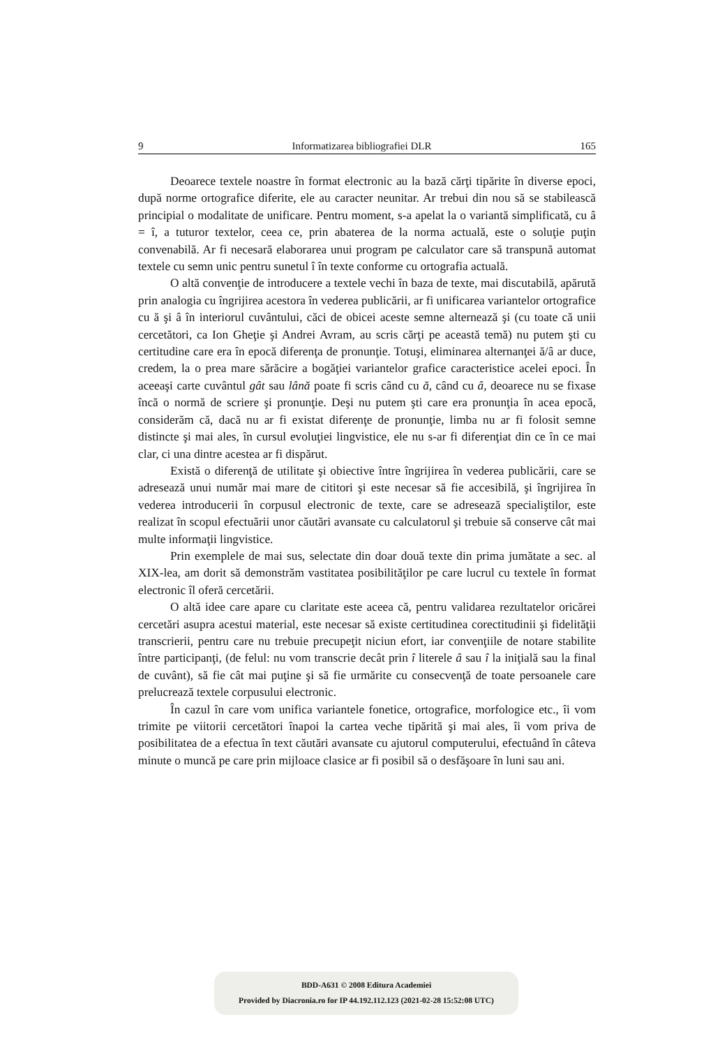9 Informatizarea bibliografiei DLR 165
Deoarece textele noastre în format electronic au la bază cărţi tipărite în diverse epoci, după norme ortografice diferite, ele au caracter neunitar. Ar trebui din nou să se stabilească principial o modalitate de unificare. Pentru moment, s-a apelat la o variantă simplificată, cu â = î, a tuturor textelor, ceea ce, prin abaterea de la norma actuală, este o soluţie puţin convenabilă. Ar fi necesară elaborarea unui program pe calculator care să transpună automat textele cu semn unic pentru sunetul î în texte conforme cu ortografia actuală.
O altă convenţie de introducere a textele vechi în baza de texte, mai discutabilă, apărută prin analogia cu îngrijirea acestora în vederea publicării, ar fi unificarea variantelor ortografice cu ă şi â în interiorul cuvântului, căci de obicei aceste semne alternează şi (cu toate că unii cercetători, ca Ion Gheţie şi Andrei Avram, au scris cărţi pe această temă) nu putem şti cu certitudine care era în epocă diferenţa de pronunţie. Totuşi, eliminarea alternanţei ă/â ar duce, credem, la o prea mare sărăcire a bogăţiei variantelor grafice caracteristice acelei epoci. În aceeaşi carte cuvântul gât sau lână poate fi scris când cu ă, când cu â, deoarece nu se fixase încă o normă de scriere şi pronunţie. Deşi nu putem şti care era pronunţia în acea epocă, considerăm că, dacă nu ar fi existat diferenţe de pronunţie, limba nu ar fi folosit semne distincte şi mai ales, în cursul evoluţiei lingvistice, ele nu s-ar fi diferenţiat din ce în ce mai clar, ci una dintre acestea ar fi dispărut.
Există o diferenţă de utilitate şi obiective între îngrijirea în vederea publicării, care se adresează unui număr mai mare de cititori şi este necesar să fie accesibilă, şi îngrijirea în vederea introducerii în corpusul electronic de texte, care se adresează specialiştilor, este realizat în scopul efectuării unor căutări avansate cu calculatorul şi trebuie să conserve cât mai multe informaţii lingvistice.
Prin exemplele de mai sus, selectate din doar două texte din prima jumătate a sec. al XIX-lea, am dorit să demonstrăm vastitatea posibilităţilor pe care lucrul cu textele în format electronic îl oferă cercetării.
O altă idee care apare cu claritate este aceea că, pentru validarea rezultatelor oricărei cercetări asupra acestui material, este necesar să existe certitudinea corectitudinii şi fidelităţii transcrierii, pentru care nu trebuie precupeţit niciun efort, iar convenţiile de notare stabilite între participanţi, (de felul: nu vom transcrie decât prin î literele â sau î la iniţială sau la final de cuvânt), să fie cât mai puţine şi să fie urmărite cu consecvenţă de toate persoanele care prelucrează textele corpusului electronic.
În cazul în care vom unifica variantele fonetice, ortografice, morfologice etc., îi vom trimite pe viitorii cercetători înapoi la cartea veche tipărită şi mai ales, îi vom priva de posibilitatea de a efectua în text căutări avansate cu ajutorul computerului, efectuând în câteva minute o muncă pe care prin mijloace clasice ar fi posibil să o desfăşoare în luni sau ani.
BDD-A631 © 2008 Editura Academiei
Provided by Diacronia.ro for IP 44.192.112.123 (2021-02-28 15:52:08 UTC)